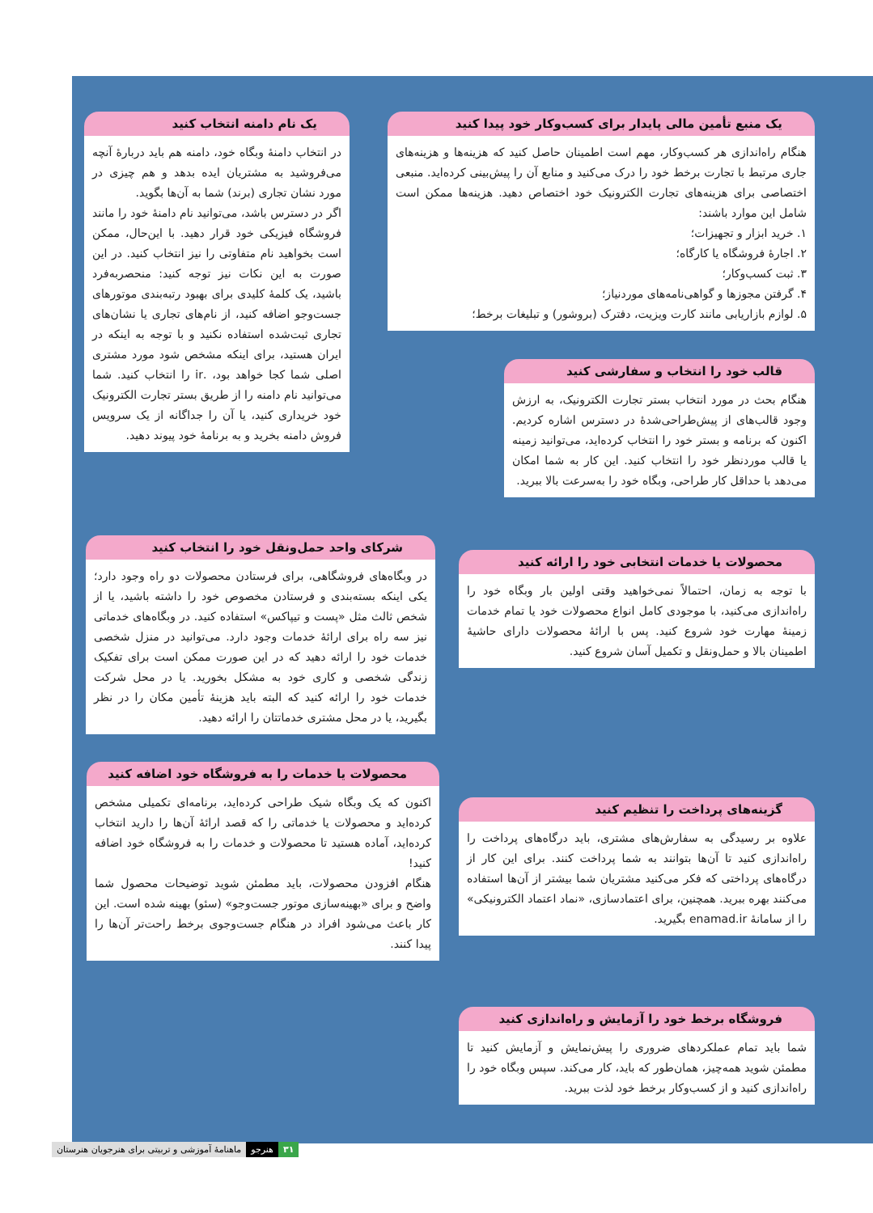یک منبع تأمین مالی پایدار برای کسب‌وکار خود پیدا کنید
هنگام راه‌اندازی هر کسب‌وکار، مهم است اطمینان حاصل کنید که هزینه‌ها و هزینه‌های جاری مرتبط با تجارت برخط خود را درک می‌کنید و منابع آن را پیش‌بینی کرده‌اید. منبعی اختصاصی برای هزینه‌های تجارت الکترونیک خود اختصاص دهید. هزینه‌ها ممکن است شامل این موارد باشند:
۱. خرید ابزار و تجهیزات؛
۲. اجارهٔ فروشگاه یا کارگاه؛
۳. ثبت کسب‌وکار؛
۴. گرفتن مجوزها و گواهی‌نامه‌های موردنیاز؛
۵. لوازم بازاریابی مانند کارت ویزیت، دفترک (بروشور) و تبلیغات برخط؛
یک نام دامنه انتخاب کنید
در انتخاب دامنهٔ وبگاه خود، دامنه هم باید دربارهٔ آنچه می‌فروشید به مشتریان ایده بدهد و هم چیزی در مورد نشان تجاری (برند) شما به آن‌ها بگوید.
اگر در دسترس باشد، می‌توانید نام دامنهٔ خود را مانند فروشگاه فیزیکی خود قرار دهید. با این‌حال، ممکن است بخواهید نام متفاوتی را نیز انتخاب کنید. در این صورت به این نکات نیز توجه کنید: منحصربه‌فرد باشید، یک کلمهٔ کلیدی برای بهبود رتبه‌بندی موتورهای جست‌وجو اضافه کنید، از نام‌های تجاری یا نشان‌های تجاری ثبت‌شده استفاده نکنید و با توجه به اینکه در ایران هستید، برای اینکه مشخص شود مورد مشتری اصلی شما کجا خواهد بود، .ir را انتخاب کنید. شما می‌توانید نام دامنه را از طریق بستر تجارت الکترونیک خود خریداری کنید، یا آن را جداگانه از یک سرویس فروش دامنه بخرید و به برنامهٔ خود پیوند دهید.
قالب خود را انتخاب و سفارشی کنید
هنگام بحث در مورد انتخاب بستر تجارت الکترونیک، به ارزش وجود قالب‌های از پیش‌طراحی‌شدهٔ در دسترس اشاره کردیم. اکنون که برنامه و بستر خود را انتخاب کرده‌اید، می‌توانید زمینه یا قالب موردنظر خود را انتخاب کنید. این کار به شما امکان می‌دهد با حداقل کار طراحی، وبگاه خود را به‌سرعت بالا ببرید.
شرکای واحد حمل‌ونقل خود را انتخاب کنید
در وبگاه‌های فروشگاهی، برای فرستادن محصولات دو راه وجود دارد؛ یکی اینکه بسته‌بندی و فرستادن مخصوص خود را داشته باشید، یا از شخص ثالث مثل «پست و تیپاکس» استفاده کنید. در وبگاه‌های خدماتی نیز سه راه برای ارائهٔ خدمات وجود دارد. می‌توانید در منزل شخصی خدمات خود را ارائه دهید که در این صورت ممکن است برای تفکیک زندگی شخصی و کاری خود به مشکل بخورید. یا در محل شرکت خدمات خود را ارائه کنید که البته باید هزینهٔ تأمین مکان را در نظر بگیرید، یا در محل مشتری خدماتتان را ارائه دهید.
محصولات یا خدمات انتخابی خود را ارائه کنید
با توجه به زمان، احتمالاً نمی‌خواهید وقتی اولین بار وبگاه خود را راه‌اندازی می‌کنید، با موجودی کامل انواع محصولات خود یا تمام خدمات زمینهٔ مهارت خود شروع کنید. پس با ارائهٔ محصولات دارای حاشیهٔ اطمینان بالا و حمل‌ونقل و تکمیل آسان شروع کنید.
محصولات یا خدمات را به فروشگاه خود اضافه کنید
اکنون که یک وبگاه شیک طراحی کرده‌اید، برنامه‌ای تکمیلی مشخص کرده‌اید و محصولات یا خدماتی را که قصد ارائهٔ آن‌ها را دارید انتخاب کرده‌اید، آماده هستید تا محصولات و خدمات را به فروشگاه خود اضافه کنید!
هنگام افزودن محصولات، باید مطمئن شوید توضیحات محصول شما واضح و برای «بهینه‌سازی موتور جست‌وجو» (سئو) بهینه شده است. این کار باعث می‌شود افراد در هنگام جست‌وجوی برخط راحت‌تر آن‌ها را پیدا کنند.
گزینه‌های پرداخت را تنظیم کنید
علاوه بر رسیدگی به سفارش‌های مشتری، باید درگاه‌های پرداخت را راه‌اندازی کنید تا آن‌ها بتوانند به شما پرداخت کنند. برای این کار از درگاه‌های پرداختی که فکر می‌کنید مشتریان شما بیشتر از آن‌ها استفاده می‌کنند بهره ببرید. همچنین، برای اعتمادسازی، «نماد اعتماد الکترونیکی» را از سامانهٔ enamad.ir بگیرید.
فروشگاه برخط خود را آزمایش و راه‌اندازی کنید
شما باید تمام عملکردهای ضروری را پیش‌نمایش و آزمایش کنید تا مطمئن شوید همه‌چیز، همان‌طور که باید، کار می‌کند. سپس وبگاه خود را راه‌اندازی کنید و از کسب‌وکار برخط خود لذت ببرید.
۳۱ هنرجو ماهنامهٔ آموزشی و تربیتی برای هنرجویان هنرستان